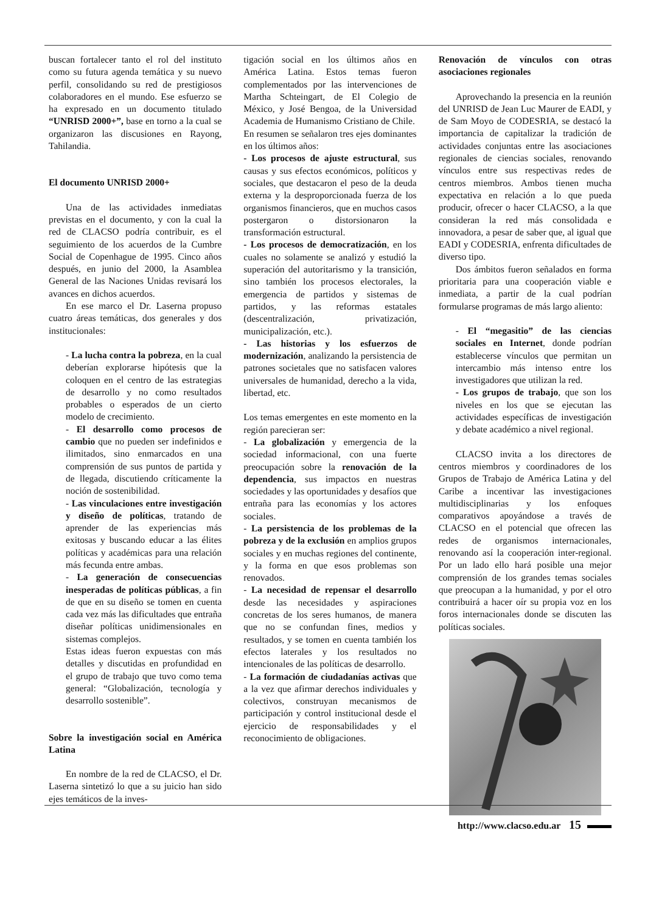buscan fortalecer tanto el rol del instituto como su futura agenda temática y su nuevo perfil, consolidando su red de prestigiosos colaboradores en el mundo. Ese esfuerzo se ha expresado en un documento titulado “UNRISD 2000+”, base en torno a la cual se organizaron las discusiones en Rayong, Tahilandia.
El documento UNRISD 2000+
Una de las actividades inmediatas previstas en el documento, y con la cual la red de CLACSO podría contribuir, es el seguimiento de los acuerdos de la Cumbre Social de Copenhague de 1995. Cinco años después, en junio del 2000, la Asamblea General de las Naciones Unidas revisará los avances en dichos acuerdos.
En ese marco el Dr. Laserna propuso cuatro áreas temáticas, dos generales y dos institucionales:
- La lucha contra la pobreza, en la cual deberían explorarse hipótesis que la coloquen en el centro de las estrategias de desarrollo y no como resultados probables o esperados de un cierto modelo de crecimiento.
- El desarrollo como procesos de cambio que no pueden ser indefinidos e ilimitados, sino enmarcados en una comprensión de sus puntos de partida y de llegada, discutiendo críticamente la noción de sostenibilidad.
- Las vinculaciones entre investigación y diseño de políticas, tratando de aprender de las experiencias más exitosas y buscando educar a las élites políticas y académicas para una relación más fecunda entre ambas.
- La generación de consecuencias inesperadas de políticas públicas, a fin de que en su diseño se tomen en cuenta cada vez más las dificultades que entraña diseñar políticas unidimensionales en sistemas complejos.
Estas ideas fueron expuestas con más detalles y discutidas en profundidad en el grupo de trabajo que tuvo como tema general: “Globalización, tecnología y desarrollo sostenible”.
Sobre la investigación social en América Latina
En nombre de la red de CLACSO, el Dr. Laserna sintetizó lo que a su juicio han sido ejes temáticos de la inves-
tigación social en los últimos años en América Latina. Estos temas fueron complementados por las intervenciones de Martha Schteingart, de El Colegio de México, y José Bengoa, de la Universidad Academia de Humanismo Cristiano de Chile.
En resumen se señalaron tres ejes dominantes en los últimos años:
- Los procesos de ajuste estructural, sus causas y sus efectos económicos, políticos y sociales, que destacaron el peso de la deuda externa y la desproporcionada fuerza de los organismos financieros, que en muchos casos postergaron o distorsionaron la transformación estructural.
- Los procesos de democratización, en los cuales no solamente se analizó y estudió la superación del autoritarismo y la transición, sino también los procesos electorales, la emergencia de partidos y sistemas de partidos, y las reformas estatales (descentralización, privatización, municipalización, etc.).
- Las historias y los esfuerzos de modernización, analizando la persistencia de patrones societales que no satisfacen valores universales de humanidad, derecho a la vida, libertad, etc.
Los temas emergentes en este momento en la región parecieran ser:
- La globalización y emergencia de la sociedad informacional, con una fuerte preocupación sobre la renovación de la dependencia, sus impactos en nuestras sociedades y las oportunidades y desafíos que entraña para las economías y los actores sociales.
- La persistencia de los problemas de la pobreza y de la exclusión en amplios grupos sociales y en muchas regiones del continente, y la forma en que esos problemas son renovados.
- La necesidad de repensar el desarrollo desde las necesidades y aspiraciones concretas de los seres humanos, de manera que no se confundan fines, medios y resultados, y se tomen en cuenta también los efectos laterales y los resultados no intencionales de las políticas de desarrollo.
- La formación de ciudadanías activas que a la vez que afirmar derechos individuales y colectivos, construyan mecanismos de participación y control institucional desde el ejercicio de responsabilidades y el reconocimiento de obligaciones.
Renovación de vínculos con otras asociaciones regionales
Aprovechando la presencia en la reunión del UNRISD de Jean Luc Maurer de EADI, y de Sam Moyo de CODESRIA, se destacó la importancia de capitalizar la tradición de actividades conjuntas entre las asociaciones regionales de ciencias sociales, renovando vínculos entre sus respectivas redes de centros miembros. Ambos tienen mucha expectativa en relación a lo que pueda producir, ofrecer o hacer CLACSO, a la que consideran la red más consolidada e innovadora, a pesar de saber que, al igual que EADI y CODESRIA, enfrenta dificultades de diverso tipo.
Dos ámbitos fueron señalados en forma prioritaria para una cooperación viable e inmediata, a partir de la cual podrían formularse programas de más largo aliento:
- El “megasitio” de las ciencias sociales en Internet, donde podrían establecerse vínculos que permitan un intercambio más intenso entre los investigadores que utilizan la red.
- Los grupos de trabajo, que son los niveles en los que se ejecutan las actividades específicas de investigación y debate académico a nivel regional.
CLACSO invita a los directores de centros miembros y coordinadores de los Grupos de Trabajo de América Latina y del Caribe a incentivar las investigaciones multidisciplinarias y los enfoques comparativos apoyándose a través de CLACSO en el potencial que ofrecen las redes de organismos internacionales, renovando así la cooperación inter-regional. Por un lado ello hará posible una mejor comprensión de los grandes temas sociales que preocupan a la humanidad, y por el otro contribuirá a hacer oír su propia voz en los foros internacionales donde se discuten las políticas sociales.
http://www.clacso.edu.ar 15